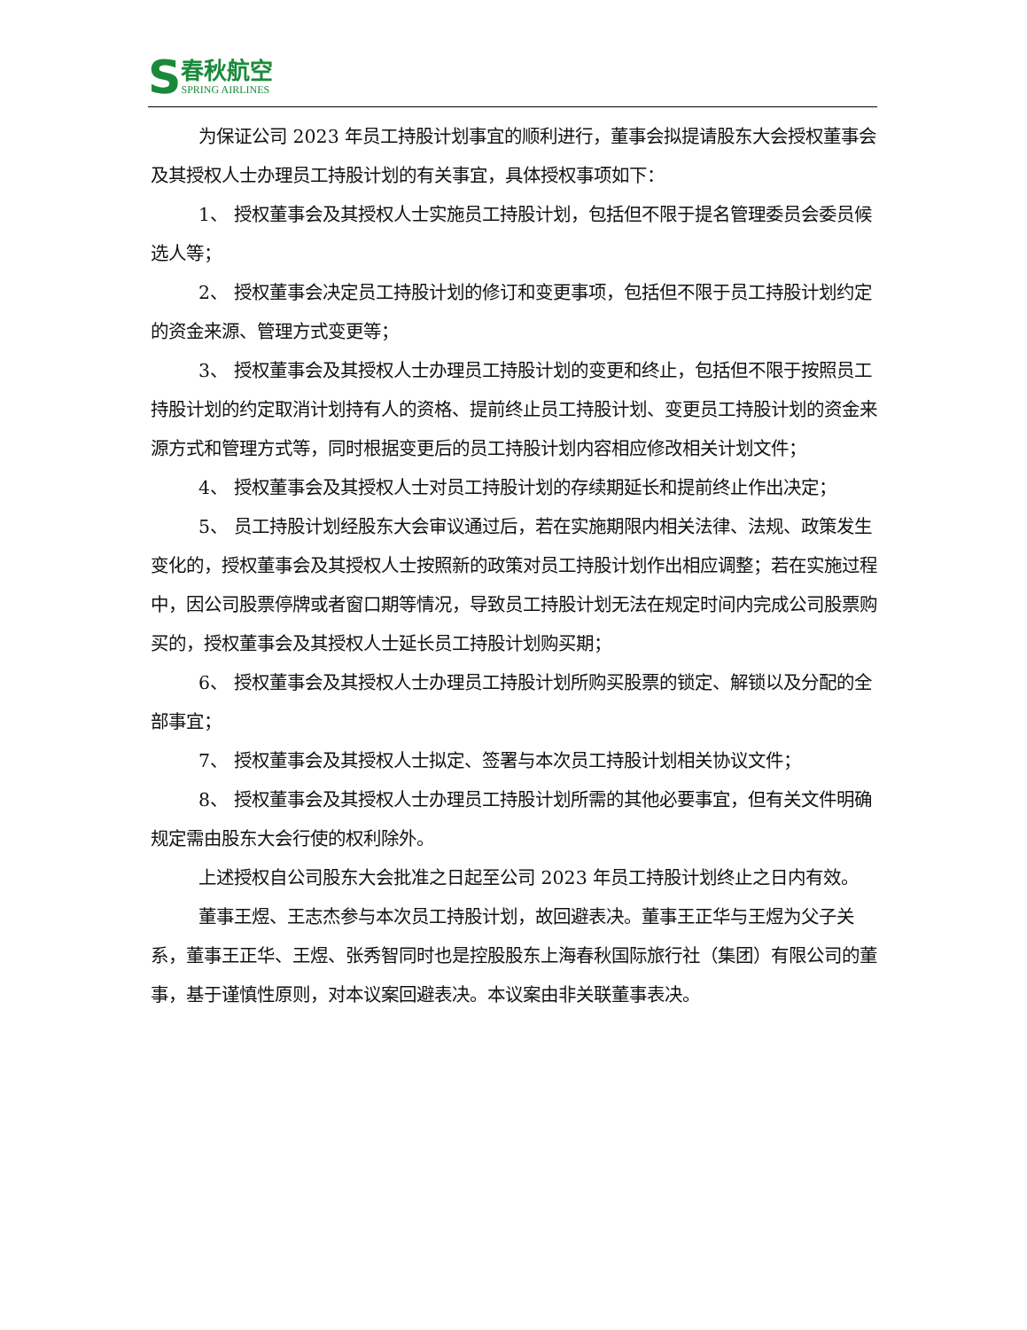S
春秋航空
SPRING AIRLINES
为保证公司 2023 年员工持股计划事宜的顺利进行，董事会拟提请股东大会授权董事会及其授权人士办理员工持股计划的有关事宜，具体授权事项如下：
1、 授权董事会及其授权人士实施员工持股计划，包括但不限于提名管理委员会委员候选人等；
2、 授权董事会决定员工持股计划的修订和变更事项，包括但不限于员工持股计划约定的资金来源、管理方式变更等；
3、 授权董事会及其授权人士办理员工持股计划的变更和终止，包括但不限于按照员工持股计划的约定取消计划持有人的资格、提前终止员工持股计划、变更员工持股计划的资金来源方式和管理方式等，同时根据变更后的员工持股计划内容相应修改相关计划文件；
4、 授权董事会及其授权人士对员工持股计划的存续期延长和提前终止作出决定；
5、 员工持股计划经股东大会审议通过后，若在实施期限内相关法律、法规、政策发生变化的，授权董事会及其授权人士按照新的政策对员工持股计划作出相应调整；若在实施过程中，因公司股票停牌或者窗口期等情况，导致员工持股计划无法在规定时间内完成公司股票购买的，授权董事会及其授权人士延长员工持股计划购买期；
6、 授权董事会及其授权人士办理员工持股计划所购买股票的锁定、解锁以及分配的全部事宜；
7、 授权董事会及其授权人士拟定、签署与本次员工持股计划相关协议文件；
8、 授权董事会及其授权人士办理员工持股计划所需的其他必要事宜，但有关文件明确规定需由股东大会行使的权利除外。
上述授权自公司股东大会批准之日起至公司 2023 年员工持股计划终止之日内有效。
董事王煜、王志杰参与本次员工持股计划，故回避表决。董事王正华与王煜为父子关系，董事王正华、王煜、张秀智同时也是控股股东上海春秋国际旅行社（集团）有限公司的董事，基于谨慎性原则，对本议案回避表决。本议案由非关联董事表决。